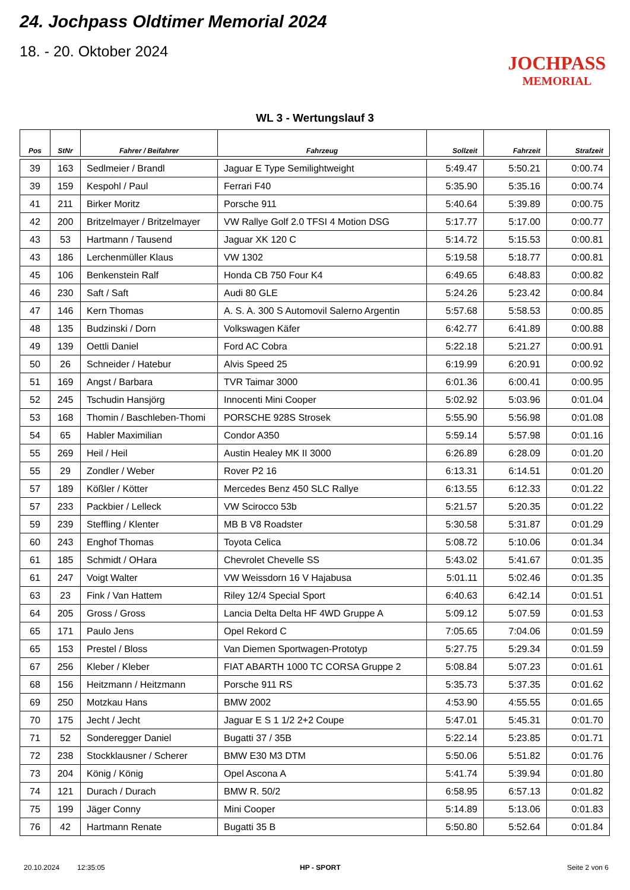24. Jochpass Oldtimer Memorial 2024
18. - 20. Oktober 2024
JOCHPASS
MEMORIAL
WL 3 - Wertungslauf 3
| Pos | StNr | Fahrer / Beifahrer | Fahrzeug | Sollzeit | Fahrzeit | Strafzeit |
| --- | --- | --- | --- | --- | --- | --- |
| 39 | 163 | Sedlmeier / Brandl | Jaguar E Type Semilightweight | 5:49.47 | 5:50.21 | 0:00.74 |
| 39 | 159 | Kespohl / Paul | Ferrari F40 | 5:35.90 | 5:35.16 | 0:00.74 |
| 41 | 211 | Birker Moritz | Porsche 911 | 5:40.64 | 5:39.89 | 0:00.75 |
| 42 | 200 | Britzelmayer / Britzelmayer | VW Rallye Golf 2.0 TFSI 4 Motion DSG | 5:17.77 | 5:17.00 | 0:00.77 |
| 43 | 53 | Hartmann / Tausend | Jaguar XK 120 C | 5:14.72 | 5:15.53 | 0:00.81 |
| 43 | 186 | Lerchenmüller Klaus | VW 1302 | 5:19.58 | 5:18.77 | 0:00.81 |
| 45 | 106 | Benkenstein Ralf | Honda CB 750 Four K4 | 6:49.65 | 6:48.83 | 0:00.82 |
| 46 | 230 | Saft / Saft | Audi 80 GLE | 5:24.26 | 5:23.42 | 0:00.84 |
| 47 | 146 | Kern Thomas | A. S. A. 300 S Automovil Salerno Argentin | 5:57.68 | 5:58.53 | 0:00.85 |
| 48 | 135 | Budzinski / Dorn | Volkswagen Käfer | 6:42.77 | 6:41.89 | 0:00.88 |
| 49 | 139 | Oettli Daniel | Ford AC Cobra | 5:22.18 | 5:21.27 | 0:00.91 |
| 50 | 26 | Schneider / Hatebur | Alvis Speed 25 | 6:19.99 | 6:20.91 | 0:00.92 |
| 51 | 169 | Angst / Barbara | TVR Taimar 3000 | 6:01.36 | 6:00.41 | 0:00.95 |
| 52 | 245 | Tschudin Hansjörg | Innocenti Mini Cooper | 5:02.92 | 5:03.96 | 0:01.04 |
| 53 | 168 | Thomin / Baschleben-Thomi | PORSCHE 928S Strosek | 5:55.90 | 5:56.98 | 0:01.08 |
| 54 | 65 | Habler Maximilian | Condor A350 | 5:59.14 | 5:57.98 | 0:01.16 |
| 55 | 269 | Heil / Heil | Austin Healey MK II 3000 | 6:26.89 | 6:28.09 | 0:01.20 |
| 55 | 29 | Zondler / Weber | Rover P2 16 | 6:13.31 | 6:14.51 | 0:01.20 |
| 57 | 189 | Kößler / Kötter | Mercedes Benz 450 SLC Rallye | 6:13.55 | 6:12.33 | 0:01.22 |
| 57 | 233 | Packbier / Lelleck | VW Scirocco 53b | 5:21.57 | 5:20.35 | 0:01.22 |
| 59 | 239 | Steffling / Klenter | MB B V8 Roadster | 5:30.58 | 5:31.87 | 0:01.29 |
| 60 | 243 | Enghof Thomas | Toyota Celica | 5:08.72 | 5:10.06 | 0:01.34 |
| 61 | 185 | Schmidt / OHara | Chevrolet Chevelle SS | 5:43.02 | 5:41.67 | 0:01.35 |
| 61 | 247 | Voigt Walter | VW Weissdorn 16 V Hajabusa | 5:01.11 | 5:02.46 | 0:01.35 |
| 63 | 23 | Fink / Van Hattem | Riley 12/4 Special Sport | 6:40.63 | 6:42.14 | 0:01.51 |
| 64 | 205 | Gross / Gross | Lancia Delta Delta HF 4WD Gruppe A | 5:09.12 | 5:07.59 | 0:01.53 |
| 65 | 171 | Paulo Jens | Opel Rekord C | 7:05.65 | 7:04.06 | 0:01.59 |
| 65 | 153 | Prestel / Bloss | Van Diemen Sportwagen-Prototyp | 5:27.75 | 5:29.34 | 0:01.59 |
| 67 | 256 | Kleber / Kleber | FIAT ABARTH 1000 TC CORSA Gruppe 2 | 5:08.84 | 5:07.23 | 0:01.61 |
| 68 | 156 | Heitzmann / Heitzmann | Porsche 911 RS | 5:35.73 | 5:37.35 | 0:01.62 |
| 69 | 250 | Motzkau Hans | BMW 2002 | 4:53.90 | 4:55.55 | 0:01.65 |
| 70 | 175 | Jecht / Jecht | Jaguar E S 1 1/2 2+2 Coupe | 5:47.01 | 5:45.31 | 0:01.70 |
| 71 | 52 | Sonderegger Daniel | Bugatti 37 / 35B | 5:22.14 | 5:23.85 | 0:01.71 |
| 72 | 238 | Stockklausner / Scherer | BMW E30 M3 DTM | 5:50.06 | 5:51.82 | 0:01.76 |
| 73 | 204 | König / König | Opel Ascona A | 5:41.74 | 5:39.94 | 0:01.80 |
| 74 | 121 | Durach / Durach | BMW R. 50/2 | 6:58.95 | 6:57.13 | 0:01.82 |
| 75 | 199 | Jäger Conny | Mini Cooper | 5:14.89 | 5:13.06 | 0:01.83 |
| 76 | 42 | Hartmann Renate | Bugatti 35 B | 5:50.80 | 5:52.64 | 0:01.84 |
20.10.2024 12:35:05 HP - SPORT Seite 2 von 6